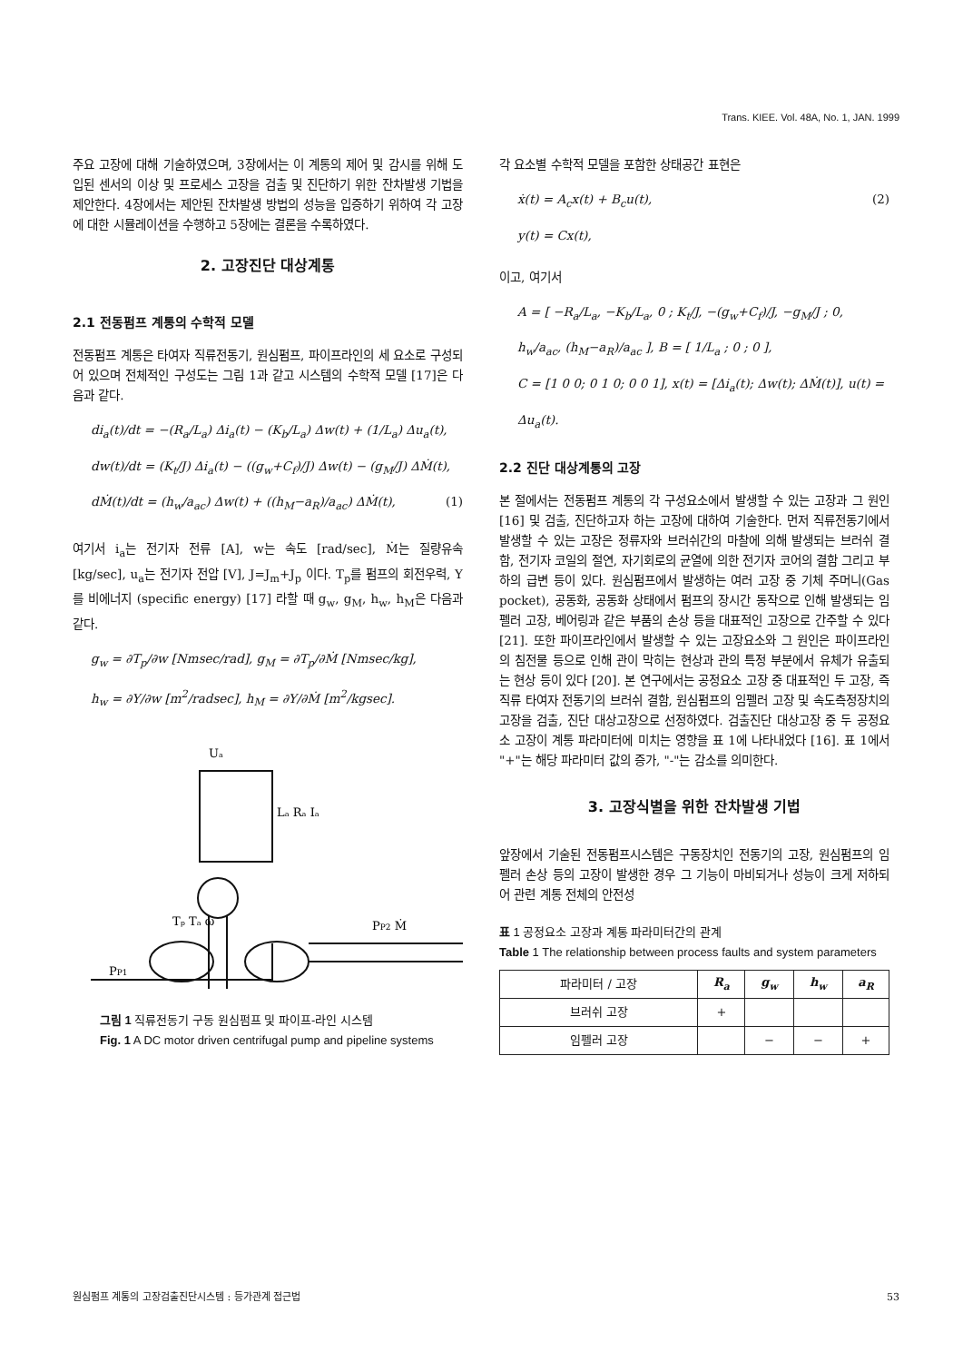Trans. KIEE. Vol. 48A, No. 1, JAN. 1999
주요 고장에 대해 기술하였으며, 3장에서는 이 계통의 제어 및 감시를 위해 도입된 센서의 이상 및 프로세스 고장을 검출 및 진단하기 위한 잔차발생 기법을 제안한다. 4장에서는 제안된 잔차발생 방법의 성능을 입증하기 위하여 각 고장에 대한 시뮬레이션을 수행하고 5장에는 결론을 수록하였다.
2. 고장진단 대상계통
2.1 전동펌프 계통의 수학적 모델
전동펌프 계통은 타여자 직류전동기, 원심펌프, 파이프라인의 세 요소로 구성되어 있으며 전체적인 구성도는 그림 1과 같고 시스템의 수학적 모델 [17]은 다음과 같다.
di<sub>a</sub>(t)/dt = −(R<sub>a</sub>/L<sub>a</sub>) Δi<sub>a</sub>(t) − (K<sub>b</sub>/L<sub>a</sub>) Δw(t) + (1/L<sub>a</sub>) Δu<sub>a</sub>(t),
dw(t)/dt = (K<sub>t</sub>/J) Δi<sub>a</sub>(t) − ((g<sub>w</sub>+C<sub>f</sub>)/J) Δw(t) − (g<sub>M</sub>/J) ΔṀ(t),
dṀ(t)/dt = (h<sub>w</sub>/a<sub>ac</sub>) Δw(t) + ((h<sub>M</sub>−a<sub>R</sub>)/a<sub>ac</sub>) ΔṀ(t), (1)
여기서 i<sub>a</sub>는 전기자 전류 [A], w는 속도 [rad/sec], Ṁ는 질량유속 [kg/sec], u<sub>a</sub>는 전기자 전압 [V], J=J<sub>m</sub>+J<sub>p</sub> 이다. T<sub>p</sub>를 펌프의 회전우력, Y를 비에너지 (specific energy) [17] 라할 때 g<sub>w</sub>, g<sub>M</sub>, h<sub>w</sub>, h<sub>M</sub>은 다음과 같다.
g<sub>w</sub> = ∂T<sub>p</sub>/∂w [Nmsec/rad], g<sub>M</sub> = ∂T<sub>p</sub>/∂Ṁ [Nmsec/kg],
h<sub>w</sub> = ∂Y/∂w [m<sup>2</sup>/radsec], h<sub>M</sub> = ∂Y/∂Ṁ [m<sup>2</sup>/kgsec].
Uₐ
Lₐ Rₐ Iₐ
Tₚ Tₐ ω
PP2 Ṁ
PP1
그림 1 직류전동기 구동 원심펌프 및 파이프-라인 시스템
Fig. 1 A DC motor driven centrifugal pump and pipeline systems
각 요소별 수학적 모델을 포함한 상태공간 표현은
ẋ(t) = A<sub>c</sub>x(t) + B<sub>c</sub>u(t), (2)
y(t) = Cx(t),
이고, 여기서
A = [ −R<sub>a</sub>/L<sub>a</sub>, −K<sub>b</sub>/L<sub>a</sub>, 0 ; K<sub>t</sub>/J, −(g<sub>w</sub>+C<sub>f</sub>)/J, −g<sub>M</sub>/J ; 0, h<sub>w</sub>/a<sub>ac</sub>, (h<sub>M</sub>−a<sub>R</sub>)/a<sub>ac</sub> ], B = [ 1/L<sub>a</sub> ; 0 ; 0 ],
C = [1 0 0; 0 1 0; 0 0 1], x(t) = [Δi<sub>a</sub>(t); Δw(t); ΔṀ(t)], u(t) = Δu<sub>a</sub>(t).
2.2 진단 대상계통의 고장
본 절에서는 전동펌프 계통의 각 구성요소에서 발생할 수 있는 고장과 그 원인 [16] 및 검출, 진단하고자 하는 고장에 대하여 기술한다. 먼저 직류전동기에서 발생할 수 있는 고장은 정류자와 브러쉬간의 마찰에 의해 발생되는 브러쉬 결함, 전기자 코일의 절연, 자기회로의 균열에 의한 전기자 코어의 결함 그리고 부하의 급변 등이 있다. 원심펌프에서 발생하는 여러 고장 중 기체 주머니(Gas pocket), 공동화, 공동화 상태에서 펌프의 장시간 동작으로 인해 발생되는 임펠러 고장, 베어링과 같은 부품의 손상 등을 대표적인 고장으로 간주할 수 있다 [21]. 또한 파이프라인에서 발생할 수 있는 고장요소와 그 원인은 파이프라인의 침전물 등으로 인해 관이 막히는 현상과 관의 특정 부분에서 유체가 유출되는 현상 등이 있다 [20]. 본 연구에서는 공정요소 고장 중 대표적인 두 고장, 즉 직류 타여자 전동기의 브러쉬 결함, 원심펌프의 임펠러 고장 및 속도측정장치의 고장을 검출, 진단 대상고장으로 선정하였다. 검출진단 대상고장 중 두 공정요소 고장이 계통 파라미터에 미치는 영향을 표 1에 나타내었다 [16]. 표 1에서 "+"는 해당 파라미터 값의 증가, "-"는 감소를 의미한다.
3. 고장식별을 위한 잔차발생 기법
앞장에서 기술된 전동펌프시스템은 구동장치인 전동기의 고장, 원심펌프의 임펠러 손상 등의 고장이 발생한 경우 그 기능이 마비되거나 성능이 크게 저하되어 관련 계통 전체의 안전성
표 1 공정요소 고장과 계통 파라미터간의 관계
Table 1 The relationship between process faults and system parameters
| 파라미터 / 고장 | R<sub>a</sub> | g<sub>w</sub> | h<sub>w</sub> | a<sub>R</sub> |
| --- | --- | --- | --- | --- |
| 브러쉬 고장 | + | | | |
| 임펠러 고장 | | − | − | + |
원심펌프 계통의 고장검출진단시스템 : 등가관계 접근법 53